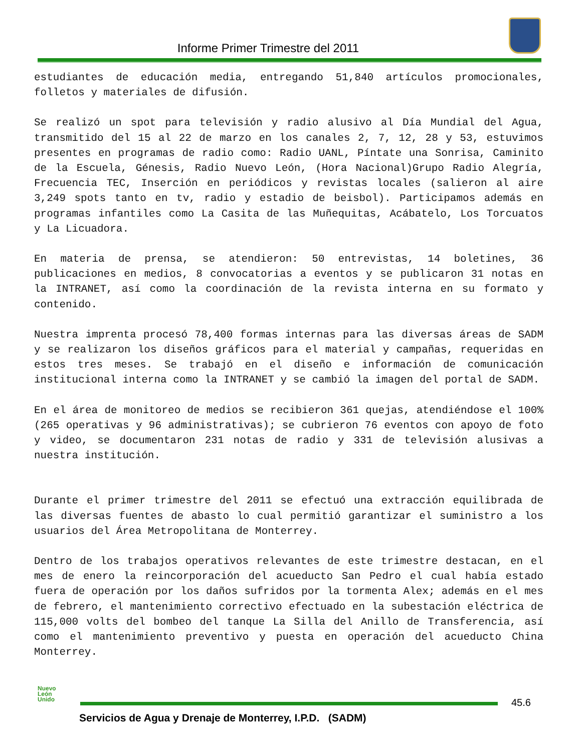Informe Primer Trimestre del 2011
estudiantes de educación media, entregando 51,840 artículos promocionales, folletos y materiales de difusión.
Se realizó un spot para televisión y radio alusivo al Día Mundial del Agua, transmitido del 15 al 22 de marzo en los canales 2, 7, 12, 28 y 53, estuvimos presentes en programas de radio como: Radio UANL, Píntate una Sonrisa, Caminito de la Escuela, Génesis, Radio Nuevo León, (Hora Nacional)Grupo Radio Alegría, Frecuencia TEC, Inserción en periódicos y revistas locales (salieron al aire 3,249 spots tanto en tv, radio y estadio de beisbol). Participamos además en programas infantiles como La Casita de las Muñequitas, Acábatelo, Los Torcuatos y La Licuadora.
En materia de prensa, se atendieron: 50 entrevistas, 14 boletines, 36 publicaciones en medios, 8 convocatorias a eventos y se publicaron 31 notas en la INTRANET, así como la coordinación de la revista interna en su formato y contenido.
Nuestra imprenta procesó 78,400 formas internas para las diversas áreas de SADM y se realizaron los diseños gráficos para el material y campañas, requeridas en estos tres meses. Se trabajó en el diseño e información de comunicación institucional interna como la INTRANET y se cambió la imagen del portal de SADM.
En el área de monitoreo de medios se recibieron 361 quejas, atendiéndose el 100% (265 operativas y 96 administrativas); se cubrieron 76 eventos con apoyo de foto y video, se documentaron 231 notas de radio y 331 de televisión alusivas a nuestra institución.
Durante el primer trimestre del 2011 se efectuó una extracción equilibrada de las diversas fuentes de abasto lo cual permitió garantizar el suministro a los usuarios del Área Metropolitana de Monterrey.
Dentro de los trabajos operativos relevantes de este trimestre destacan, en el mes de enero la reincorporación del acueducto San Pedro el cual había estado fuera de operación por los daños sufridos por la tormenta Alex; además en el mes de febrero, el mantenimiento correctivo efectuado en la subestación eléctrica de 115,000 volts del bombeo del tanque La Silla del Anillo de Transferencia, así como el mantenimiento preventivo y puesta en operación del acueducto China Monterrey.
Nuevo
León
Unido
45.6
Servicios de Agua y Drenaje de Monterrey, I.P.D. (SADM)